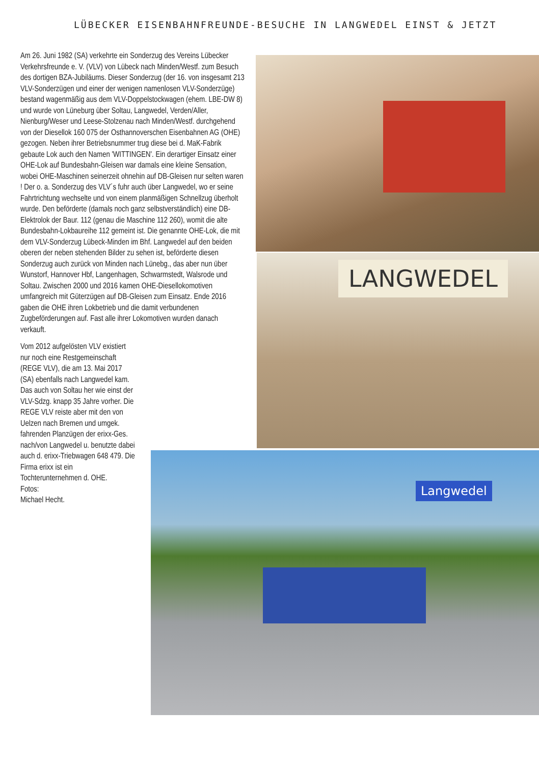LÜBECKER EISENBAHNFREUNDE-BESUCHE IN LANGWEDEL EINST & JETZT
Am 26. Juni 1982 (SA) verkehrte ein Sonderzug des Vereins Lübecker Verkehrsfreunde e. V. (VLV) von Lübeck nach Minden/Westf. zum Besuch des dortigen BZA-Jubiläums. Dieser Sonderzug (der 16. von insgesamt 213 VLV-Sonderzügen und einer der wenigen namenlosen VLV-Sonderzüge) bestand wagenmäßig aus dem VLV-Doppelstockwagen (ehem. LBE-DW 8) und wurde von Lüneburg über Soltau, Langwedel, Verden/Aller, Nienburg/Weser und Leese-Stolzenau nach Minden/Westf. durchgehend von der Diesellok 160 075 der Osthannoverschen Eisenbahnen AG (OHE) gezogen. Neben ihrer Betriebsnummer trug diese bei d. MaK-Fabrik gebaute Lok auch den Namen 'WITTINGEN'. Ein derartiger Einsatz einer OHE-Lok auf Bundesbahn-Gleisen war damals eine kleine Sensation, wobei OHE-Maschinen seinerzeit ohnehin auf DB-Gleisen nur selten waren ! Der o. a. Sonderzug des VLV´s fuhr auch über Langwedel, wo er seine Fahrtrichtung wechselte und von einem planmäßigen Schnellzug überholt wurde. Den beförderte (damals noch ganz selbstverständlich) eine DB-Elektrolok der Baur. 112 (genau die Maschine 112 260), womit die alte Bundesbahn-Lokbaureihe 112 gemeint ist. Die genannte OHE-Lok, die mit dem VLV-Sonderzug Lübeck-Minden im Bhf. Langwedel auf den beiden oberen der neben stehenden Bilder zu sehen ist, beförderte diesen Sonderzug auch zurück von Minden nach Lünebg., das aber nun über Wunstorf, Hannover Hbf, Langenhagen, Schwarmstedt, Walsrode und Soltau. Zwischen 2000 und 2016 kamen OHE-Diesellokomotiven umfangreich mit Güterzügen auf DB-Gleisen zum Einsatz. Ende 2016 gaben die OHE ihren Lokbetrieb und die damit verbundenen Zugbeförderungen auf. Fast alle ihrer Lokomotiven wurden danach verkauft.
Vom 2012 aufgelösten VLV existiert nur noch eine Restgemeinschaft (REGE VLV), die am 13. Mai 2017 (SA) ebenfalls nach Langwedel kam. Das auch von Soltau her wie einst der VLV-Sdzg. knapp 35 Jahre vorher. Die REGE VLV reiste aber mit den von Uelzen nach Bremen und umgek. fahrenden Planzügen der erixx-Ges. nach/von Langwedel u. benutzte dabei auch d. erixx-Triebwagen 648 479. Die Firma erixx ist ein Tochterunternehmen d. OHE.
Fotos:
Michael Hecht.
LANGWEDEL
Langwedel